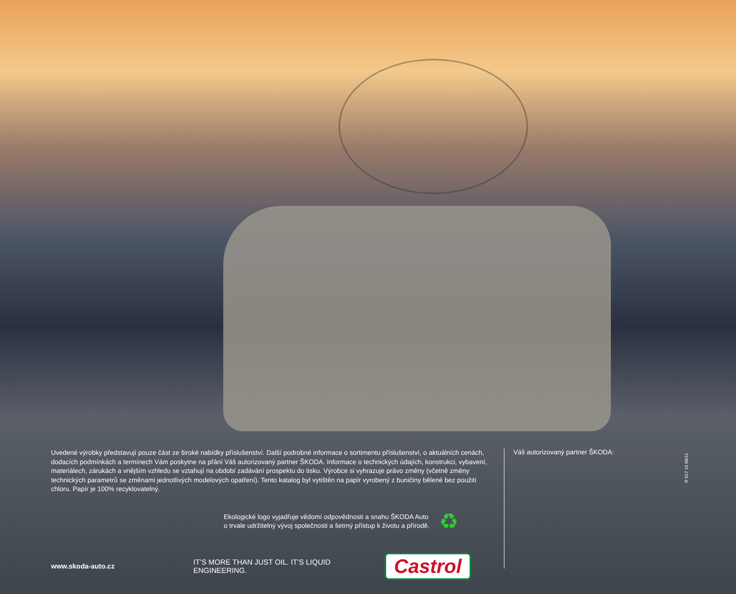Uvedené výrobky představují pouze část ze široké nabídky příslušenství. Další podrobné informace o sortimentu příslušenství, o aktuálních cenách, dodacích podmínkách a termínech Vám poskytne na přání Váš autorizovaný partner ŠKODA. Informace o technických údajích, konstrukci, vybavení, materiálech, zárukách a vnějším vzhledu se vztahují na období zadávání prospektu do tisku. Výrobce si vyhrazuje právo změny (včetně změny technických parametrů se změnami jednotlivých modelových opatření). Tento katalog byl vytištěn na papír vyrobený z buničiny bělené bez použití chloru. Papír je 100% recyklovatelný.
Ekologické logo vyjadřuje vědomí odpovědnosti a snahu ŠKODA Auto
o trvale udržitelný vývoj společnosti a šetrný přístup k životu a přírodě.
♻
www.skoda-auto.cz
IT’S MORE THAN JUST OIL. IT’S LIQUID ENGINEERING.
Castrol
Váš autorizovaný partner ŠKODA:
R 017 15 06/11